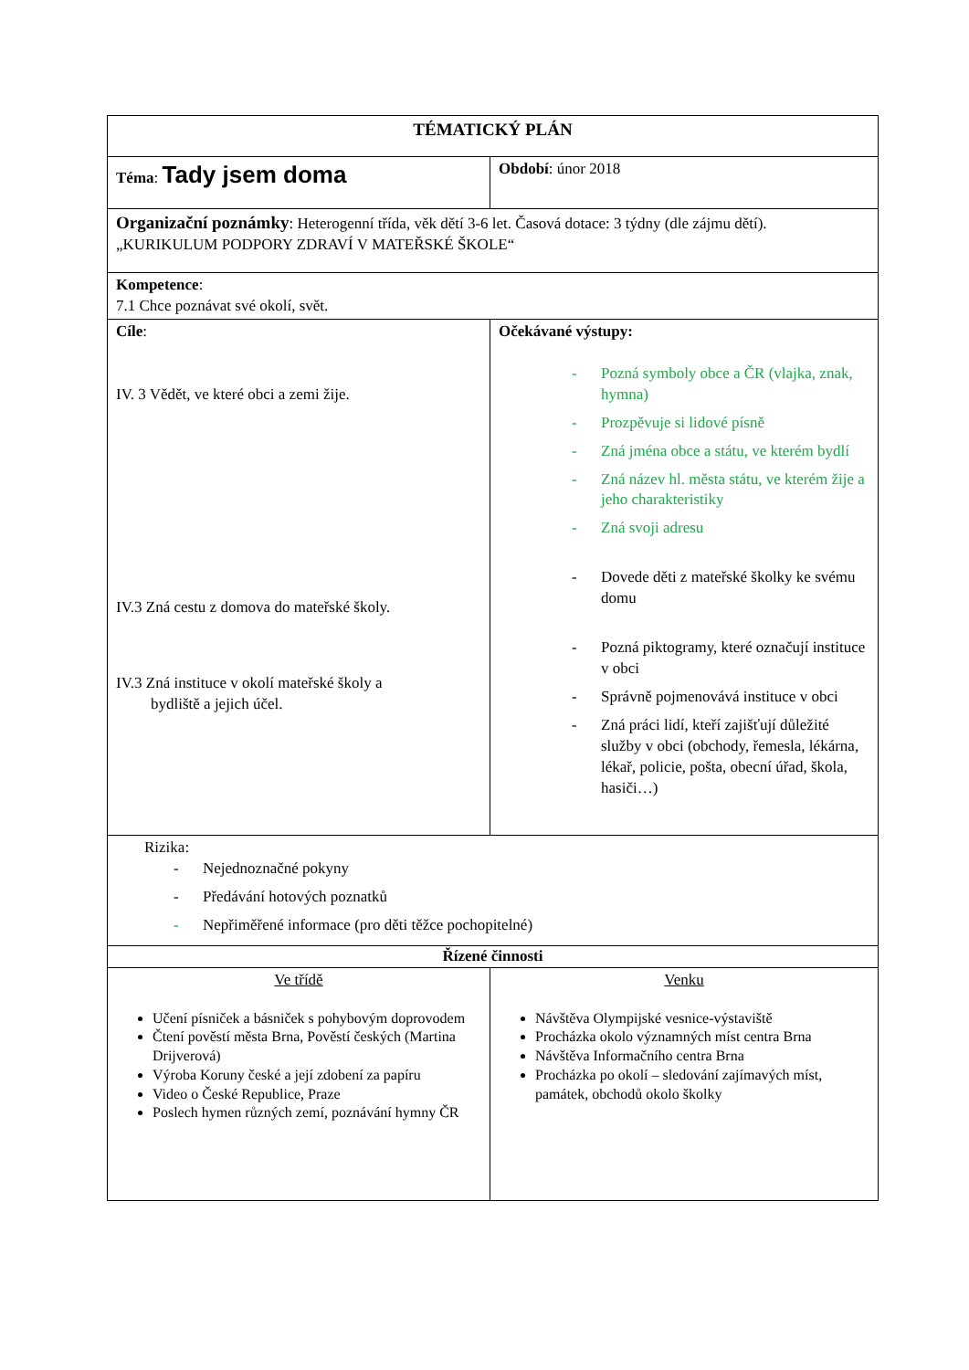| TÉMATICKÝ PLÁN | | |
| Téma : Tady jsem doma | Období : únor 2018 | |
| Organizační poznámky : Heterogenní třída, věk dětí 3-6 let. Časová dotace: 3 týdny (dle zájmu dětí). „KURIKULUM PODPORY ZDRAVÍ V MATEŘSKÉ ŠKOLE“ | | |
| Kompetence : 7.1 Chce poznávat své okolí, svět. | | |
| Cíle : IV. 3 Vědět, ve které obci a zemi žije. IV.3 Zná cestu z domova do mateřské školy. IV.3 Zná instituce v okolí mateřské školy a bydliště a jejich účel. | | Očekávané výstupy: - Pozná symboly obce a ČR (vlajka, znak, hymna) - Prozpěvuje si lidové písně - Zná jména obce a státu, ve kterém bydlí - Zná název hl. města státu, ve kterém žije a jeho charakteristiky - Zná svoji adresu - Dovede děti z mateřské školky ke svému domu - Pozná piktogramy, které označují instituce v obci - Správně pojmenovává instituce v obci - Zná práci lidí, kteří zajišťují důležité služby v obci (obchody, řemesla, lékárna, lékař, policie, pošta, obecní úřad, škola, hasiči…) |
| Rizika: - Nejednoznačné pokyny - Předávání hotových poznatků - Nepřiměřené informace (pro děti těžce pochopitelné) | | |
| Řízené činnosti | | |
| Ve třídě Učení písniček a básniček s pohybovým doprovodem Čtení pověstí města Brna, Pověstí českých (Martina Drijverová) Výroba Koruny české a její zdobení za papíru Video o České Republice, Praze Poslech hymen různých zemí, poznávání hymny ČR | Venku Návštěva Olympijské vesnice-výstaviště Procházka okolo významných míst centra Brna Návštěva Informačního centra Brna Procházka po okolí – sledování zajímavých míst, památek, obchodů okolo školky | |